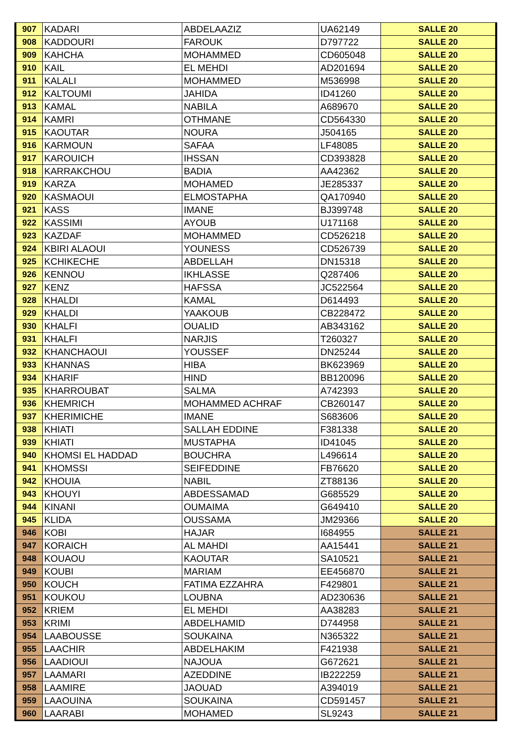| 907 | KADARI | ABDELAAZIZ | UA62149 | SALLE 20 |
| 908 | KADDOURI | FAROUK | D797722 | SALLE 20 |
| 909 | KAHCHA | MOHAMMED | CD605048 | SALLE 20 |
| 910 | KAIL | EL MEHDI | AD201694 | SALLE 20 |
| 911 | KALALI | MOHAMMED | M536998 | SALLE 20 |
| 912 | KALTOUMI | JAHIDA | ID41260 | SALLE 20 |
| 913 | KAMAL | NABILA | A689670 | SALLE 20 |
| 914 | KAMRI | OTHMANE | CD564330 | SALLE 20 |
| 915 | KAOUTAR | NOURA | J504165 | SALLE 20 |
| 916 | KARMOUN | SAFAA | LF48085 | SALLE 20 |
| 917 | KAROUICH | IHSSAN | CD393828 | SALLE 20 |
| 918 | KARRAKCHOU | BADIA | AA42362 | SALLE 20 |
| 919 | KARZA | MOHAMED | JE285337 | SALLE 20 |
| 920 | KASMAOUI | ELMOSTAPHA | QA170940 | SALLE 20 |
| 921 | KASS | IMANE | BJ399748 | SALLE 20 |
| 922 | KASSIMI | AYOUB | U171168 | SALLE 20 |
| 923 | KAZDAF | MOHAMMED | CD526218 | SALLE 20 |
| 924 | KBIRI ALAOUI | YOUNESS | CD526739 | SALLE 20 |
| 925 | KCHIKECHE | ABDELLAH | DN15318 | SALLE 20 |
| 926 | KENNOU | IKHLASSE | Q287406 | SALLE 20 |
| 927 | KENZ | HAFSSA | JC522564 | SALLE 20 |
| 928 | KHALDI | KAMAL | D614493 | SALLE 20 |
| 929 | KHALDI | YAAKOUB | CB228472 | SALLE 20 |
| 930 | KHALFI | OUALID | AB343162 | SALLE 20 |
| 931 | KHALFI | NARJIS | T260327 | SALLE 20 |
| 932 | KHANCHAOUI | YOUSSEF | DN25244 | SALLE 20 |
| 933 | KHANNAS | HIBA | BK623969 | SALLE 20 |
| 934 | KHARIF | HIND | BB120096 | SALLE 20 |
| 935 | KHARROUBAT | SALMA | A742393 | SALLE 20 |
| 936 | KHEMRICH | MOHAMMED ACHRAF | CB260147 | SALLE 20 |
| 937 | KHERIMICHE | IMANE | S683606 | SALLE 20 |
| 938 | KHIATI | SALLAH EDDINE | F381338 | SALLE 20 |
| 939 | KHIATI | MUSTAPHA | ID41045 | SALLE 20 |
| 940 | KHOMSI EL HADDAD | BOUCHRA | L496614 | SALLE 20 |
| 941 | KHOMSSI | SEIFEDDINE | FB76620 | SALLE 20 |
| 942 | KHOUIA | NABIL | ZT88136 | SALLE 20 |
| 943 | KHOUYI | ABDESSAMAD | G685529 | SALLE 20 |
| 944 | KINANI | OUMAIMA | G649410 | SALLE 20 |
| 945 | KLIDA | OUSSAMA | JM29366 | SALLE 20 |
| 946 | KOBI | HAJAR | I684955 | SALLE 21 |
| 947 | KORAICH | AL MAHDI | AA15441 | SALLE 21 |
| 948 | KOUAOU | KAOUTAR | SA10521 | SALLE 21 |
| 949 | KOUBI | MARIAM | EE456870 | SALLE 21 |
| 950 | KOUCH | FATIMA EZZAHRA | F429801 | SALLE 21 |
| 951 | KOUKOU | LOUBNA | AD230636 | SALLE 21 |
| 952 | KRIEM | EL MEHDI | AA38283 | SALLE 21 |
| 953 | KRIMI | ABDELHAMID | D744958 | SALLE 21 |
| 954 | LAABOUSSE | SOUKAINA | N365322 | SALLE 21 |
| 955 | LAACHIR | ABDELHAKIM | F421938 | SALLE 21 |
| 956 | LAADIOUI | NAJOUA | G672621 | SALLE 21 |
| 957 | LAAMARI | AZEDDINE | IB222259 | SALLE 21 |
| 958 | LAAMIRE | JAOUAD | A394019 | SALLE 21 |
| 959 | LAAOUINA | SOUKAINA | CD591457 | SALLE 21 |
| 960 | LAARABI | MOHAMED | SL9243 | SALLE 21 |